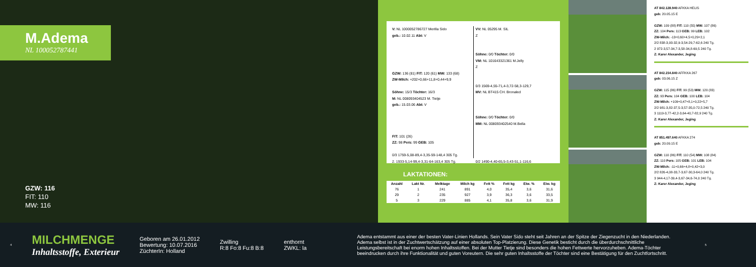M.Adema
NL 100052787441
GZW: 116
FIT: 110
MW: 116
V: NL 1000052786727 Merilla Sido
geb.: 10.02.11 Abt: V
GZW: 136 (81) FIT: 120 (61) MW: 133 (68)
ZW-Milch: +202+0,66+11,8+0,44+9,9
Söhne: 15/3 Töchter: 16/3
M: NL 008093404523 M. Tietje
geb.: 15.03.06 Abt: V
FIT: 101 (26)
ZZ: 98 Pers: 99 GEB: 105
0/3 1759-5,08-89,4-3,35-59-148,4 305 Tg.
2. 1933-5,14-99,4-3,31-64-163,4 305 Tg.
VV: NL 05295 M. SIL
Z
Söhne: 0/0 Töchter: 0/0
VM: NL 101643321361 M.Jelly
Z
0/3 1569-4,55-71,4-3,72-58,3-129,7
MV: NL BT415 CH. Bronaled
Söhne: 0/0 Töchter: 0/0
MM: NL 008093402540 M.Bella
0/2 1490-4,40-65,5-3,43-51,1-116,6
LAKTATIONEN:
| Anzahl | Lakt Nr. | Melktage | Milch kg | Fett % | Fett kg | Eiw. % | Eiw. kg |
| --- | --- | --- | --- | --- | --- | --- | --- |
| 76 | 1 | 241 | 891 | 4,0 | 35,4 | 3,6 | 31,6 |
| 29 | 2 | 235 | 927 | 3,9 | 36,3 | 3,6 | 33,5 |
| 5 | 3 | 229 | 885 | 4,1 | 35,8 | 3,6 | 31,9 |
AT 842.128.940 AFKKA HELIS
geb: 20.05.15 E
GZW: 109 (88) FIT: 110 (55) MW: 107 (86)
ZZ: 104 Pers: 113 GEB: 99 LEB: 102
ZW-Milch: -13+0,60+4,5+0,29+2,1
2/2 838-3,93-32,9-3,54-29,7-62,6 240 Tg.
2 972-3,57-34,7-3,58-34,8-69,5 240 Tg.
Z: Karer Alexander, Jeging
AT 842.234.840 AFFKKA 267
geb: 03.06.15 Z
GZW: 115 (86) FIT: 99 (53) MW: 120 (83)
ZZ: 93 Pers: 104 GEB: 100 LEB: 104
ZW-Milch: +109+0,47+8,1+0,22+5,7
2/2 981-3,82-37,5-3,57-35,0-72,5 240 Tg.
3 1119-3,77-42,2-3,64-40,7-82,9 240 Tg.
Z: Karer Alexander, Jeging
AT 851.497.640 AFKKA 274
geb: 20.09.15 E
GZW: 110 (86) FIT: 110 (54) MW: 108 (84)
ZZ: 110 Pers: 105 GEB: 101 LEB: 104
ZW-Milch: -11+0,66+4,8+0,42+3,0
2/2 826-4,08-33,7-3,67-30,3-64,0 240 Tg.
3 944-4,17-39,4-3,67-34,6-74,0 240 Tg.
Z: Karer Alexander, Jeging
4
MILCHMENGE
Inhaltsstoffe, Exterieur
Geboren am 26.01.2012
Bewertung: 10.07.2016
ZüchterIn: Holland
Zwilling
R:8 Fo:8 Fu:8 B:8
enthornt
ZWKL: la
Adema entstammt aus einer der besten Vater-Linien Hollands. Sein Vater Sido steht seit Jahren an der Spitze der Ziegenzucht in den Niederlanden. Adema selbst ist in der Zuchtwertschätzung auf einer absoluten Top-Platzierung. Diese Genetik besticht durch die überdurchschnittliche Leistungsbereitschaft bei enorm hohen Inhaltsstoffen. Bei der Mutter Tietje sind besonders die hohen Fettwerte hervorzuheben. Adema-Töchter beeindrucken durch ihre Funktionalität und guten Voreutern. Die sehr guten Inhaltsstoffe der Töchter sind eine Bestätigung für den Zuchtfortschritt.
5